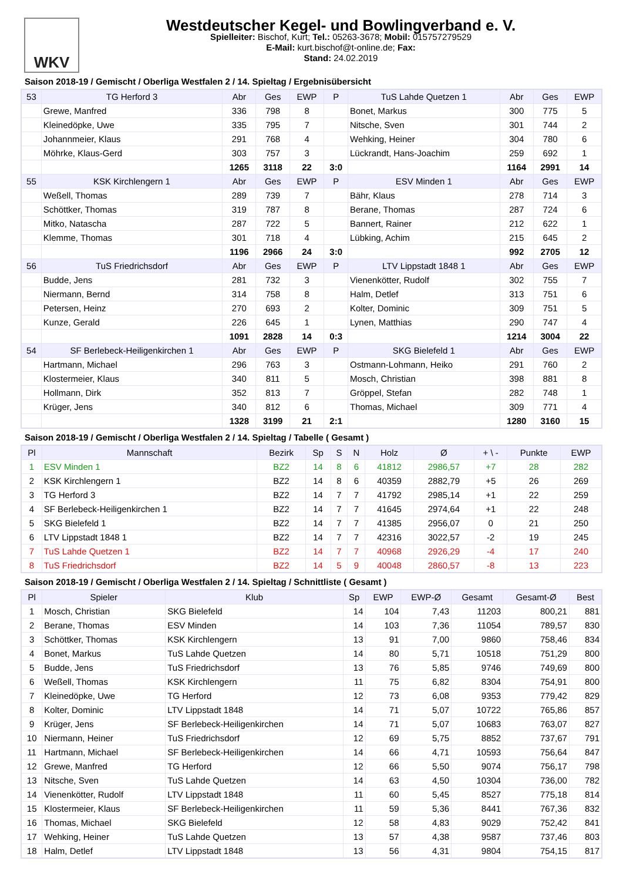WKV
Westdeutscher Kegel- und Bowlingverband e. V.
Spielleiter: Bischof, Kurt; Tel.: 05263-3678; Mobil: 015757279529
E-Mail: kurt.bischof@t-online.de; Fax:
Stand: 24.02.2019
Saison 2018-19 / Gemischt / Oberliga Westfalen 2 / 14. Spieltag / Ergebnisübersicht
| 53 | TG Herford 3 | Abr | Ges | EWP | P | TuS Lahde Quetzen 1 | Abr | Ges | EWP |
| --- | --- | --- | --- | --- | --- | --- | --- | --- | --- |
| | Grewe, Manfred | 336 | 798 | 8 | | Bonet, Markus | 300 | 775 | 5 |
| | Kleinedöpke, Uwe | 335 | 795 | 7 | | Nitsche, Sven | 301 | 744 | 2 |
| | Johannmeier, Klaus | 291 | 768 | 4 | | Wehking, Heiner | 304 | 780 | 6 |
| | Möhrke, Klaus-Gerd | 303 | 757 | 3 | | Lückrandt, Hans-Joachim | 259 | 692 | 1 |
| | | 1265 | 3118 | 22 | 3:0 | | 1164 | 2991 | 14 |
| 55 | KSK Kirchlengern 1 | Abr | Ges | EWP | P | ESV Minden 1 | Abr | Ges | EWP |
| | Weßell, Thomas | 289 | 739 | 7 | | Bähr, Klaus | 278 | 714 | 3 |
| | Schöttker, Thomas | 319 | 787 | 8 | | Berane, Thomas | 287 | 724 | 6 |
| | Mitko, Natascha | 287 | 722 | 5 | | Bannert, Rainer | 212 | 622 | 1 |
| | Klemme, Thomas | 301 | 718 | 4 | | Lübking, Achim | 215 | 645 | 2 |
| | | 1196 | 2966 | 24 | 3:0 | | 992 | 2705 | 12 |
| 56 | TuS Friedrichsdorf | Abr | Ges | EWP | P | LTV Lippstadt 1848 1 | Abr | Ges | EWP |
| | Budde, Jens | 281 | 732 | 3 | | Vienenkötter, Rudolf | 302 | 755 | 7 |
| | Niermann, Bernd | 314 | 758 | 8 | | Halm, Detlef | 313 | 751 | 6 |
| | Petersen, Heinz | 270 | 693 | 2 | | Kolter, Dominic | 309 | 751 | 5 |
| | Kunze, Gerald | 226 | 645 | 1 | | Lynen, Matthias | 290 | 747 | 4 |
| | | 1091 | 2828 | 14 | 0:3 | | 1214 | 3004 | 22 |
| 54 | SF Berlebeck-Heiligenkirchen 1 | Abr | Ges | EWP | P | SKG Bielefeld 1 | Abr | Ges | EWP |
| | Hartmann, Michael | 296 | 763 | 3 | | Ostmann-Lohmann, Heiko | 291 | 760 | 2 |
| | Klostermeier, Klaus | 340 | 811 | 5 | | Mosch, Christian | 398 | 881 | 8 |
| | Hollmann, Dirk | 352 | 813 | 7 | | Gröppel, Stefan | 282 | 748 | 1 |
| | Krüger, Jens | 340 | 812 | 6 | | Thomas, Michael | 309 | 771 | 4 |
| | | 1328 | 3199 | 21 | 2:1 | | 1280 | 3160 | 15 |
Saison 2018-19 / Gemischt / Oberliga Westfalen 2 / 14. Spieltag / Tabelle ( Gesamt )
| Pl | Mannschaft | Bezirk | Sp | S | N | Holz | Ø | + \ - | Punkte | EWP |
| --- | --- | --- | --- | --- | --- | --- | --- | --- | --- | --- |
| 1 | ESV Minden 1 | BZ2 | 14 | 8 | 6 | 41812 | 2986,57 | +7 | 28 | 282 |
| 2 | KSK Kirchlengern 1 | BZ2 | 14 | 8 | 6 | 40359 | 2882,79 | +5 | 26 | 269 |
| 3 | TG Herford 3 | BZ2 | 14 | 7 | 7 | 41792 | 2985,14 | +1 | 22 | 259 |
| 4 | SF Berlebeck-Heiligenkirchen 1 | BZ2 | 14 | 7 | 7 | 41645 | 2974,64 | +1 | 22 | 248 |
| 5 | SKG Bielefeld 1 | BZ2 | 14 | 7 | 7 | 41385 | 2956,07 | 0 | 21 | 250 |
| 6 | LTV Lippstadt 1848 1 | BZ2 | 14 | 7 | 7 | 42316 | 3022,57 | -2 | 19 | 245 |
| 7 | TuS Lahde Quetzen 1 | BZ2 | 14 | 7 | 7 | 40968 | 2926,29 | -4 | 17 | 240 |
| 8 | TuS Friedrichsdorf | BZ2 | 14 | 5 | 9 | 40048 | 2860,57 | -8 | 13 | 223 |
Saison 2018-19 / Gemischt / Oberliga Westfalen 2 / 14. Spieltag / Schnittliste ( Gesamt )
| Pl | Spieler | Klub | Sp | EWP | EWP-Ø | Gesamt | Gesamt-Ø | Best |
| --- | --- | --- | --- | --- | --- | --- | --- | --- |
| 1 | Mosch, Christian | SKG Bielefeld | 14 | 104 | 7,43 | 11203 | 800,21 | 881 |
| 2 | Berane, Thomas | ESV Minden | 14 | 103 | 7,36 | 11054 | 789,57 | 830 |
| 3 | Schöttker, Thomas | KSK Kirchlengern | 13 | 91 | 7,00 | 9860 | 758,46 | 834 |
| 4 | Bonet, Markus | TuS Lahde Quetzen | 14 | 80 | 5,71 | 10518 | 751,29 | 800 |
| 5 | Budde, Jens | TuS Friedrichsdorf | 13 | 76 | 5,85 | 9746 | 749,69 | 800 |
| 6 | Weßell, Thomas | KSK Kirchlengern | 11 | 75 | 6,82 | 8304 | 754,91 | 800 |
| 7 | Kleinedöpke, Uwe | TG Herford | 12 | 73 | 6,08 | 9353 | 779,42 | 829 |
| 8 | Kolter, Dominic | LTV Lippstadt 1848 | 14 | 71 | 5,07 | 10722 | 765,86 | 857 |
| 9 | Krüger, Jens | SF Berlebeck-Heiligenkirchen | 14 | 71 | 5,07 | 10683 | 763,07 | 827 |
| 10 | Niermann, Heiner | TuS Friedrichsdorf | 12 | 69 | 5,75 | 8852 | 737,67 | 791 |
| 11 | Hartmann, Michael | SF Berlebeck-Heiligenkirchen | 14 | 66 | 4,71 | 10593 | 756,64 | 847 |
| 12 | Grewe, Manfred | TG Herford | 12 | 66 | 5,50 | 9074 | 756,17 | 798 |
| 13 | Nitsche, Sven | TuS Lahde Quetzen | 14 | 63 | 4,50 | 10304 | 736,00 | 782 |
| 14 | Vienenkötter, Rudolf | LTV Lippstadt 1848 | 11 | 60 | 5,45 | 8527 | 775,18 | 814 |
| 15 | Klostermeier, Klaus | SF Berlebeck-Heiligenkirchen | 11 | 59 | 5,36 | 8441 | 767,36 | 832 |
| 16 | Thomas, Michael | SKG Bielefeld | 12 | 58 | 4,83 | 9029 | 752,42 | 841 |
| 17 | Wehking, Heiner | TuS Lahde Quetzen | 13 | 57 | 4,38 | 9587 | 737,46 | 803 |
| 18 | Halm, Detlef | LTV Lippstadt 1848 | 13 | 56 | 4,31 | 9804 | 754,15 | 817 |